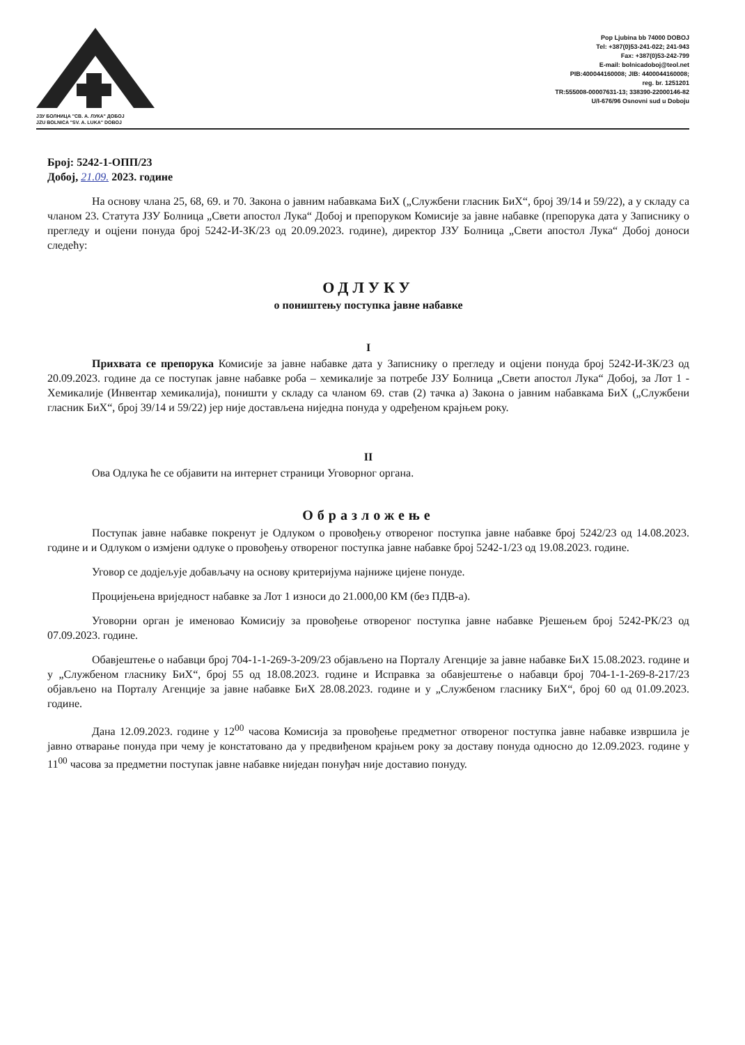ЈЗУ БОЛНИЦА "СВ. А. ЛУКА" ДОБОЈ
JZU BOLNICA "SV. A. LUKA" DOBOJ
Pop Ljubina bb 74000 DOBOJ
Tel: +387(0)53-241-022; 241-943
Fax: +387(0)53-242-799
E-mail: bolnicadoboj@teol.net
PIB:400044160008; JIB: 4400044160008;
reg. br. 1251201
TR:555008-00007631-13; 338390-22000146-82
U/I-676/96 Osnovni sud u Doboju
Број: 5242-1-ОПП/23
Добој, 21.09. 2023. године
На основу члана 25, 68, 69. и 70. Закона о јавним набавкама БиХ („Службени гласник БиХ“, број 39/14 и 59/22), а у складу са чланом 23. Статута ЈЗУ Болница „Свети апостол Лука“ Добој и препоруком Комисије за јавне набавке (препорука дата у Записнику о прегледу и оцјени понуда број 5242-И-ЗК/23 од 20.09.2023. године), директор ЈЗУ Болница „Свети апостол Лука“ Добој доноси следећу:
ОДЛУКУ
о поништењу поступка јавне набавке
I
Прихвата се препорука Комисије за јавне набавке дата у Записнику о прегледу и оцјени понуда број 5242-И-ЗК/23 од 20.09.2023. године да се поступак јавне набавке роба – хемикалије за потребе ЈЗУ Болница „Свети апостол Лука“ Добој, за Лот 1 - Хемикалије (Инвентар хемикалија), поништи у складу са чланом 69. став (2) тачка а) Закона о јавним набавкама БиХ („Службени гласник БиХ“, број 39/14 и 59/22) јер није достављена ниједна понуда у одређеном крајњем року.
II
Ова Одлука ће се објавити на интернет страници Уговорног органа.
Образложење
Поступак јавне набавке покренут је Одлуком о провођењу отвореног поступка јавне набавке број 5242/23 од 14.08.2023. године и и Одлуком о измјени одлуке о провођењу отвореног поступка јавне набавке број 5242-1/23 од 19.08.2023. године.
Уговор се додјељује добављачу на основу критеријума најниже цијене понуде.
Процијењена вриједност набавке за Лот 1 износи до 21.000,00 КМ (без ПДВ-а).
Уговорни орган је именовао Комисију за провођење отвореног поступка јавне набавке Рјешењем број 5242-РК/23 од 07.09.2023. године.
Обавјештење о набавци број 704-1-1-269-3-209/23 објављено на Порталу Агенције за јавне набавке БиХ 15.08.2023. године и у „Службеном гласнику БиХ“, број 55 од 18.08.2023. године и Исправка за обавјештење о набавци број 704-1-1-269-8-217/23 објављено на Порталу Агенције за јавне набавке БиХ 28.08.2023. године и у „Службеном гласнику БиХ“, број 60 од 01.09.2023. године.
Дана 12.09.2023. године у 12<sup>00</sup> часова Комисија за провођење предметног отвореног поступка јавне набавке извршила је јавно отварање понуда при чему је констатовано да у предвиђеном крајњем року за доставу понуда односно до 12.09.2023. године у 11<sup>00</sup> часова за предметни поступак јавне набавке ниједан понуђач није доставио понуду.